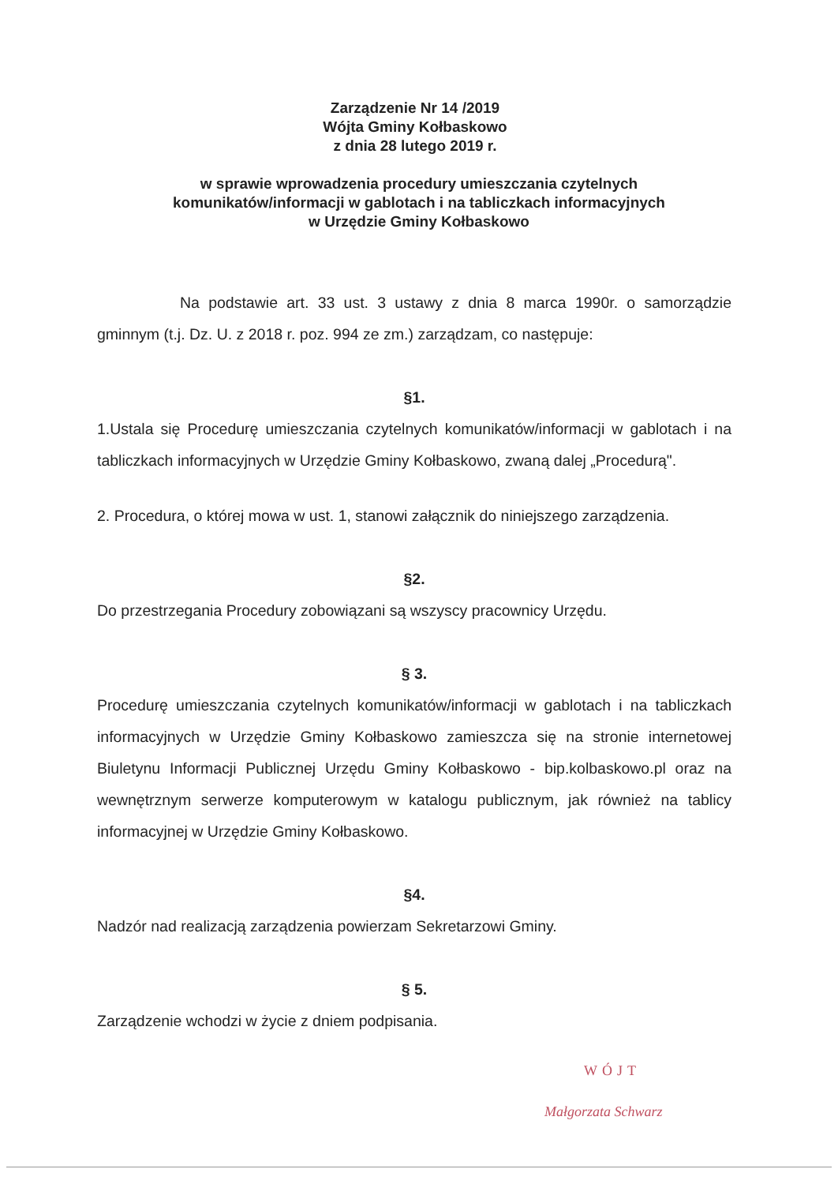Zarządzenie Nr 14 /2019
Wójta Gminy Kołbaskowo
z dnia 28 lutego 2019 r.
w sprawie wprowadzenia procedury umieszczania czytelnych
komunikatów/informacji w gablotach i na tabliczkach informacyjnych
w Urzędzie Gminy Kołbaskowo
Na podstawie art. 33 ust. 3 ustawy z dnia 8 marca 1990r. o samorządzie gminnym (t.j. Dz. U. z 2018 r. poz. 994 ze zm.) zarządzam, co następuje:
§1.
1.Ustala się Procedurę umieszczania czytelnych komunikatów/informacji w gablotach i na tabliczkach informacyjnych w Urzędzie Gminy Kołbaskowo, zwaną dalej „Procedurą".
2. Procedura, o której mowa w ust. 1, stanowi załącznik do niniejszego zarządzenia.
§2.
Do przestrzegania Procedury zobowiązani są wszyscy pracownicy Urzędu.
§ 3.
Procedurę umieszczania czytelnych komunikatów/informacji w gablotach i na tabliczkach informacyjnych w Urzędzie Gminy Kołbaskowo zamieszcza się na stronie internetowej Biuletynu Informacji Publicznej Urzędu Gminy Kołbaskowo - bip.kolbaskowo.pl oraz na wewnętrznym serwerze komputerowym w katalogu publicznym, jak również na tablicy informacyjnej w Urzędzie Gminy Kołbaskowo.
§4.
Nadzór nad realizacją zarządzenia powierzam Sekretarzowi Gminy.
§ 5.
Zarządzenie wchodzi w życie z dniem podpisania.
WÓJT
Małgorzata Schwarz